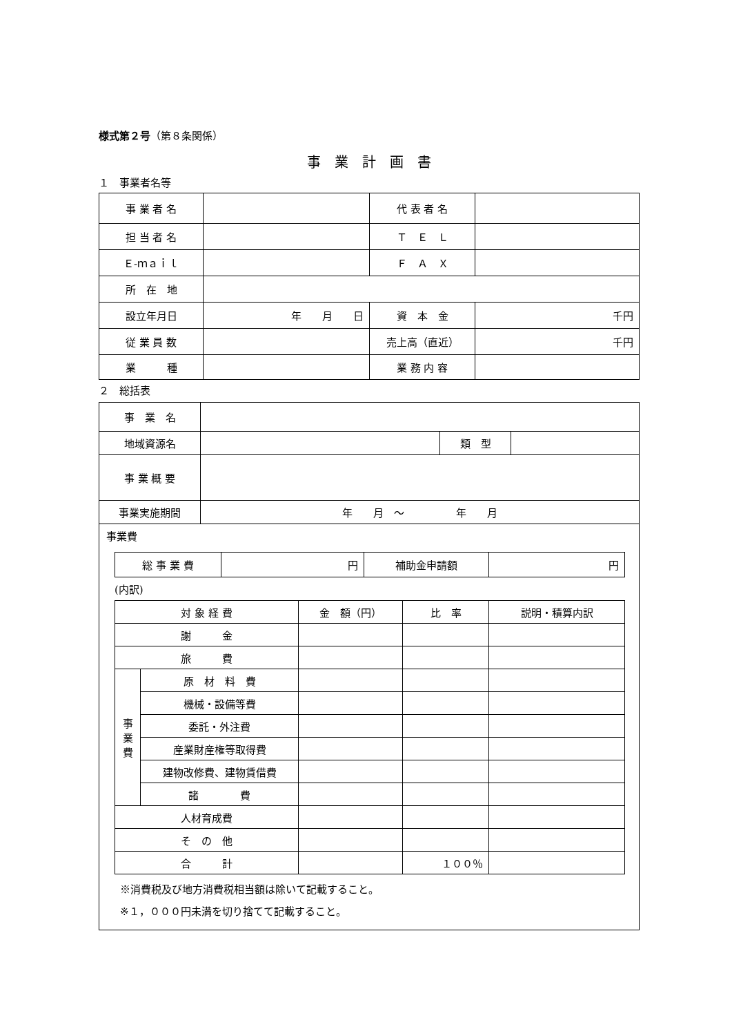様式第２号（第８条関係）
事　業　計　画　書
１　事業者名等
| 事 業 者 名 | | 代 表 者 名 | |
| 担 当 者 名 | | Ｔ Ｅ Ｌ | |
| Ｅ‐ｍａｉｌ | | Ｆ Ａ Ｘ | |
| 所 在 地 | | | |
| 設立年月日 | 年 月 日 | 資 本 金 | 千円 |
| 従 業 員 数 | | 売上高（直近） | 千円 |
| 業 種 | | 業 務 内 容 | |
２　総括表
| 事 業 名 | | | |
| 地域資源名 | | 類 型 | |
| 事 業 概 要 | | | |
| 事業実施期間 | 年 月 ～ 年 月 | | |
| 事業費 / 総 事 業 費 / 円 / 補助金申請額 / 円 / (内訳) / 対 象 経 費 / / 金 額（円） / 比 率 / 説明・積算内訳 / / 謝 金 / / / / / / 旅 費 / / / / / / 事 業 費 / 原 材 料 費 / / / / / / 機械・設備等費 / / / / / / 委託・外注費 / / / / / / 産業財産権等取得費 / / / / / / 建物改修費、建物賃借費 / / / / / / 諸 費 / / / / / 人材育成費 / / / / / / そ の 他 / / / / / / 合 計 / / / １００％ / / ※消費税及び地方消費税相当額は除いて記載すること。 ※１，０００円未満を切り捨てて記載すること。 | | | |